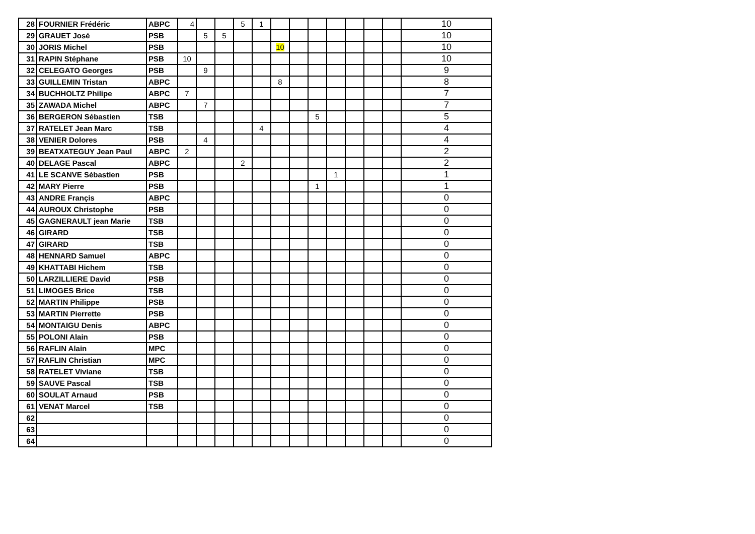| 28 | FOURNIER Frédéric | ABPC | 4 | | | 5 | 1 | | | | | | | | 10 |
| 29 | GRAUET José | PSB | | 5 | 5 | | | | | | | | | | 10 |
| 30 | JORIS Michel | PSB | | | | | | 10 | | | | | | | 10 |
| 31 | RAPIN Stéphane | PSB | 10 | | | | | | | | | | | | 10 |
| 32 | CELEGATO Georges | PSB | | 9 | | | | | | | | | | | 9 |
| 33 | GUILLEMIN Tristan | ABPC | | | | | | 8 | | | | | | | 8 |
| 34 | BUCHHOLTZ Philipe | ABPC | 7 | | | | | | | | | | | | 7 |
| 35 | ZAWADA Michel | ABPC | | 7 | | | | | | | | | | | 7 |
| 36 | BERGERON Sébastien | TSB | | | | | | | | 5 | | | | | 5 |
| 37 | RATELET Jean Marc | TSB | | | | | 4 | | | | | | | | 4 |
| 38 | VENIER Dolores | PSB | | 4 | | | | | | | | | | | 4 |
| 39 | BEATXATEGUY Jean Paul | ABPC | 2 | | | | | | | | | | | | 2 |
| 40 | DELAGE Pascal | ABPC | | | | 2 | | | | | | | | | 2 |
| 41 | LE SCANVE Sébastien | PSB | | | | | | | | | 1 | | | | 1 |
| 42 | MARY Pierre | PSB | | | | | | | | 1 | | | | | 1 |
| 43 | ANDRE Françis | ABPC | | | | | | | | | | | | | 0 |
| 44 | AUROUX Christophe | PSB | | | | | | | | | | | | | 0 |
| 45 | GAGNERAULT jean Marie | TSB | | | | | | | | | | | | | 0 |
| 46 | GIRARD | TSB | | | | | | | | | | | | | 0 |
| 47 | GIRARD | TSB | | | | | | | | | | | | | 0 |
| 48 | HENNARD Samuel | ABPC | | | | | | | | | | | | | 0 |
| 49 | KHATTABI Hichem | TSB | | | | | | | | | | | | | 0 |
| 50 | LARZILLIERE David | PSB | | | | | | | | | | | | | 0 |
| 51 | LIMOGES Brice | TSB | | | | | | | | | | | | | 0 |
| 52 | MARTIN Philippe | PSB | | | | | | | | | | | | | 0 |
| 53 | MARTIN Pierrette | PSB | | | | | | | | | | | | | 0 |
| 54 | MONTAIGU Denis | ABPC | | | | | | | | | | | | | 0 |
| 55 | POLONI Alain | PSB | | | | | | | | | | | | | 0 |
| 56 | RAFLIN Alain | MPC | | | | | | | | | | | | | 0 |
| 57 | RAFLIN Christian | MPC | | | | | | | | | | | | | 0 |
| 58 | RATELET Viviane | TSB | | | | | | | | | | | | | 0 |
| 59 | SAUVE Pascal | TSB | | | | | | | | | | | | | 0 |
| 60 | SOULAT Arnaud | PSB | | | | | | | | | | | | | 0 |
| 61 | VENAT Marcel | TSB | | | | | | | | | | | | | 0 |
| 62 | | | | | | | | | | | | | | | 0 |
| 63 | | | | | | | | | | | | | | | 0 |
| 64 | | | | | | | | | | | | | | | 0 |